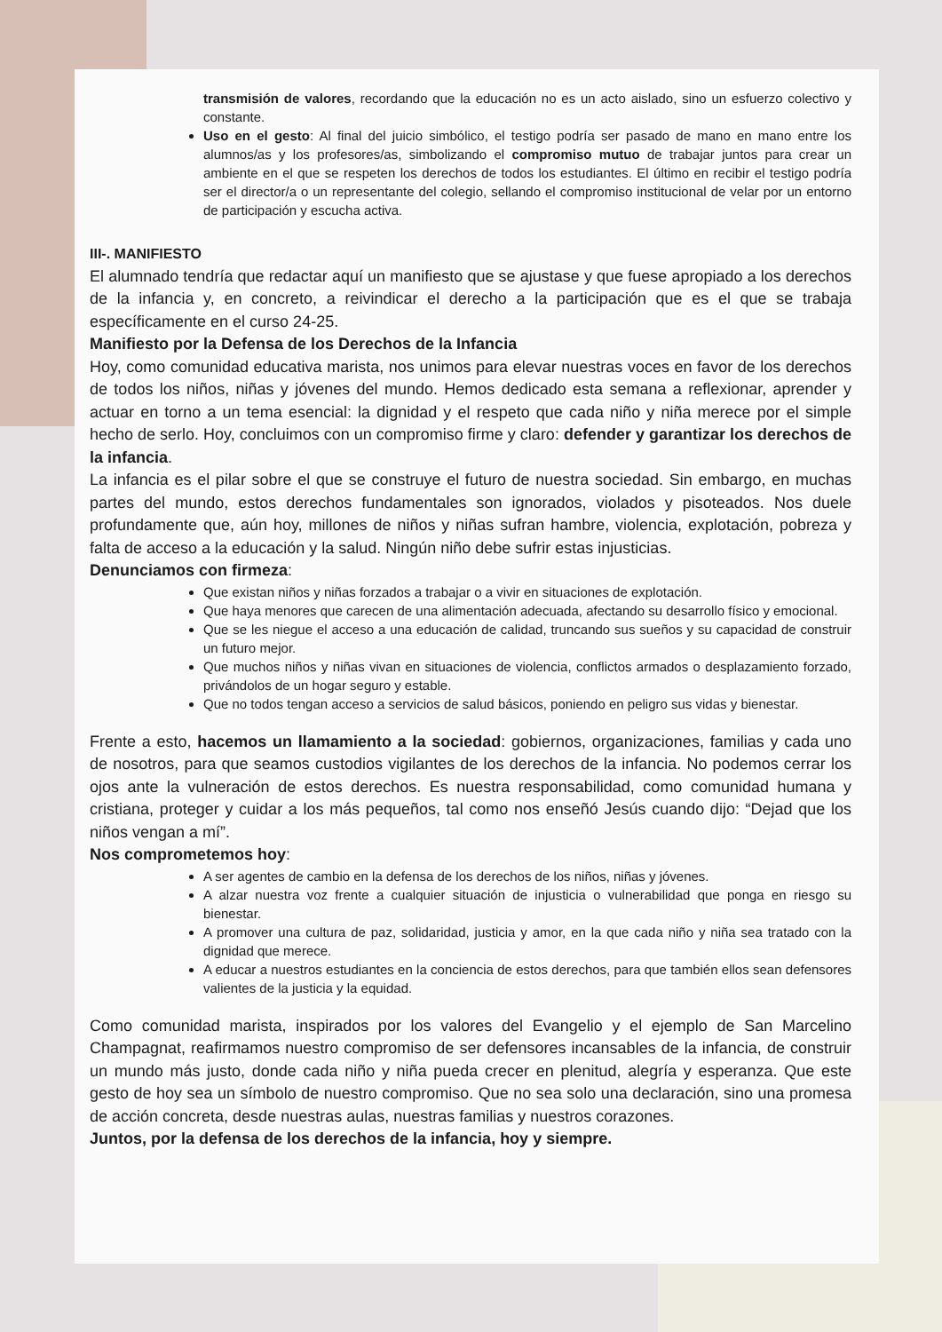transmisión de valores, recordando que la educación no es un acto aislado, sino un esfuerzo colectivo y constante.
Uso en el gesto: Al final del juicio simbólico, el testigo podría ser pasado de mano en mano entre los alumnos/as y los profesores/as, simbolizando el compromiso mutuo de trabajar juntos para crear un ambiente en el que se respeten los derechos de todos los estudiantes. El último en recibir el testigo podría ser el director/a o un representante del colegio, sellando el compromiso institucional de velar por un entorno de participación y escucha activa.
III-. MANIFIESTO
El alumnado tendría que redactar aquí un manifiesto que se ajustase y que fuese apropiado a los derechos de la infancia y, en concreto, a reivindicar el derecho a la participación que es el que se trabaja específicamente en el curso 24-25.
Manifiesto por la Defensa de los Derechos de la Infancia
Hoy, como comunidad educativa marista, nos unimos para elevar nuestras voces en favor de los derechos de todos los niños, niñas y jóvenes del mundo. Hemos dedicado esta semana a reflexionar, aprender y actuar en torno a un tema esencial: la dignidad y el respeto que cada niño y niña merece por el simple hecho de serlo. Hoy, concluimos con un compromiso firme y claro: defender y garantizar los derechos de la infancia.
La infancia es el pilar sobre el que se construye el futuro de nuestra sociedad. Sin embargo, en muchas partes del mundo, estos derechos fundamentales son ignorados, violados y pisoteados. Nos duele profundamente que, aún hoy, millones de niños y niñas sufran hambre, violencia, explotación, pobreza y falta de acceso a la educación y la salud. Ningún niño debe sufrir estas injusticias.
Denunciamos con firmeza:
Que existan niños y niñas forzados a trabajar o a vivir en situaciones de explotación.
Que haya menores que carecen de una alimentación adecuada, afectando su desarrollo físico y emocional.
Que se les niegue el acceso a una educación de calidad, truncando sus sueños y su capacidad de construir un futuro mejor.
Que muchos niños y niñas vivan en situaciones de violencia, conflictos armados o desplazamiento forzado, privándolos de un hogar seguro y estable.
Que no todos tengan acceso a servicios de salud básicos, poniendo en peligro sus vidas y bienestar.
Frente a esto, hacemos un llamamiento a la sociedad: gobiernos, organizaciones, familias y cada uno de nosotros, para que seamos custodios vigilantes de los derechos de la infancia. No podemos cerrar los ojos ante la vulneración de estos derechos. Es nuestra responsabilidad, como comunidad humana y cristiana, proteger y cuidar a los más pequeños, tal como nos enseñó Jesús cuando dijo: “Dejad que los niños vengan a mí”.
Nos comprometemos hoy:
A ser agentes de cambio en la defensa de los derechos de los niños, niñas y jóvenes.
A alzar nuestra voz frente a cualquier situación de injusticia o vulnerabilidad que ponga en riesgo su bienestar.
A promover una cultura de paz, solidaridad, justicia y amor, en la que cada niño y niña sea tratado con la dignidad que merece.
A educar a nuestros estudiantes en la conciencia de estos derechos, para que también ellos sean defensores valientes de la justicia y la equidad.
Como comunidad marista, inspirados por los valores del Evangelio y el ejemplo de San Marcelino Champagnat, reafirmamos nuestro compromiso de ser defensores incansables de la infancia, de construir un mundo más justo, donde cada niño y niña pueda crecer en plenitud, alegría y esperanza. Que este gesto de hoy sea un símbolo de nuestro compromiso. Que no sea solo una declaración, sino una promesa de acción concreta, desde nuestras aulas, nuestras familias y nuestros corazones.
Juntos, por la defensa de los derechos de la infancia, hoy y siempre.